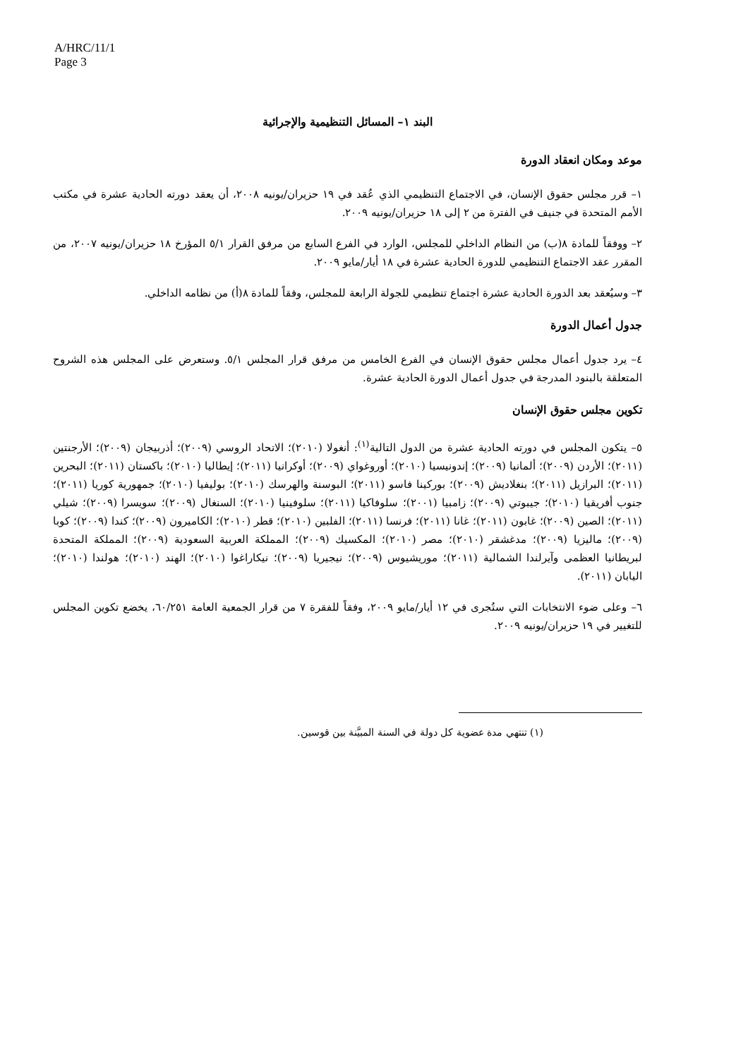A/HRC/11/1
Page 3
البند ١– المسائل التنظيمية والإجرائية
موعد ومكان انعقاد الدورة
١– قرر مجلس حقوق الإنسان، في الاجتماع التنظيمي الذي عُقد في ١٩ حزيران/يونيه ٢٠٠٨، أن يعقد دورته الحادية عشرة في مكتب الأمم المتحدة في جنيف في الفترة من ٢ إلى ١٨ حزيران/يونيه ٢٠٠٩.
٢– ووفقاً للمادة ٨(ب) من النظام الداخلي للمجلس، الوارد في الفرع السابع من مرفق القرار ٥/١ المؤرخ ١٨ حزيران/يونيه ٢٠٠٧، من المقرر عقد الاجتماع التنظيمي للدورة الحادية عشرة في ١٨ أيار/مايو ٢٠٠٩.
٣– وسيُعقد بعد الدورة الحادية عشرة اجتماع تنظيمي للجولة الرابعة للمجلس، وفقاً للمادة ٨(أ) من نظامه الداخلي.
جدول أعمال الدورة
٤– يرد جدول أعمال مجلس حقوق الإنسان في الفرع الخامس من مرفق قرار المجلس ٥/١. وستعرض على المجلس هذه الشروح المتعلقة بالبنود المدرجة في جدول أعمال الدورة الحادية عشرة.
تكوين مجلس حقوق الإنسان
٥– يتكون المجلس في دورته الحادية عشرة من الدول التالية<sup>(١)</sup>: أنغولا (٢٠١٠)؛ الاتحاد الروسي (٢٠٠٩)؛ أذربيجان (٢٠٠٩)؛ الأرجنتين (٢٠١١)؛ الأردن (٢٠٠٩)؛ ألمانيا (٢٠٠٩)؛ إندونيسيا (٢٠١٠)؛ أوروغواي (٢٠٠٩)؛ أوكرانيا (٢٠١١)؛ إيطاليا (٢٠١٠)؛ باكستان (٢٠١١)؛ البحرين (٢٠١١)؛ البرازيل (٢٠١١)؛ بنغلاديش (٢٠٠٩)؛ بوركينا فاسو (٢٠١١)؛ البوسنة والهرسك (٢٠١٠)؛ بوليفيا (٢٠١٠)؛ جمهورية كوريا (٢٠١١)؛ جنوب أفريقيا (٢٠١٠)؛ جيبوتي (٢٠٠٩)؛ زامبيا (٢٠٠١)؛ سلوفاكيا (٢٠١١)؛ سلوفينيا (٢٠١٠)؛ السنغال (٢٠٠٩)؛ سويسرا (٢٠٠٩)؛ شيلي (٢٠١١)؛ الصين (٢٠٠٩)؛ غابون (٢٠١١)؛ غانا (٢٠١١)؛ فرنسا (٢٠١١)؛ الفلبين (٢٠١٠)؛ قطر (٢٠١٠)؛ الكاميرون (٢٠٠٩)؛ كندا (٢٠٠٩)؛ كوبا (٢٠٠٩)؛ ماليزيا (٢٠٠٩)؛ مدغشقر (٢٠١٠)؛ مصر (٢٠١٠)؛ المكسيك (٢٠٠٩)؛ المملكة العربية السعودية (٢٠٠٩)؛ المملكة المتحدة لبريطانيا العظمى وآيرلندا الشمالية (٢٠١١)؛ موريشيوس (٢٠٠٩)؛ نيجيريا (٢٠٠٩)؛ نيكاراغوا (٢٠١٠)؛ الهند (٢٠١٠)؛ هولندا (٢٠١٠)؛ اليابان (٢٠١١).
٦– وعلى ضوء الانتخابات التي ستُجرى في ١٢ أيار/مايو ٢٠٠٩، وفقاً للفقرة ٧ من قرار الجمعية العامة ٦٠/٢٥١، يخضع تكوين المجلس للتغيير في ١٩ حزيران/يونيه ٢٠٠٩.
(١) تنتهي مدة عضوية كل دولة في السنة المبيَّنة بين قوسين.